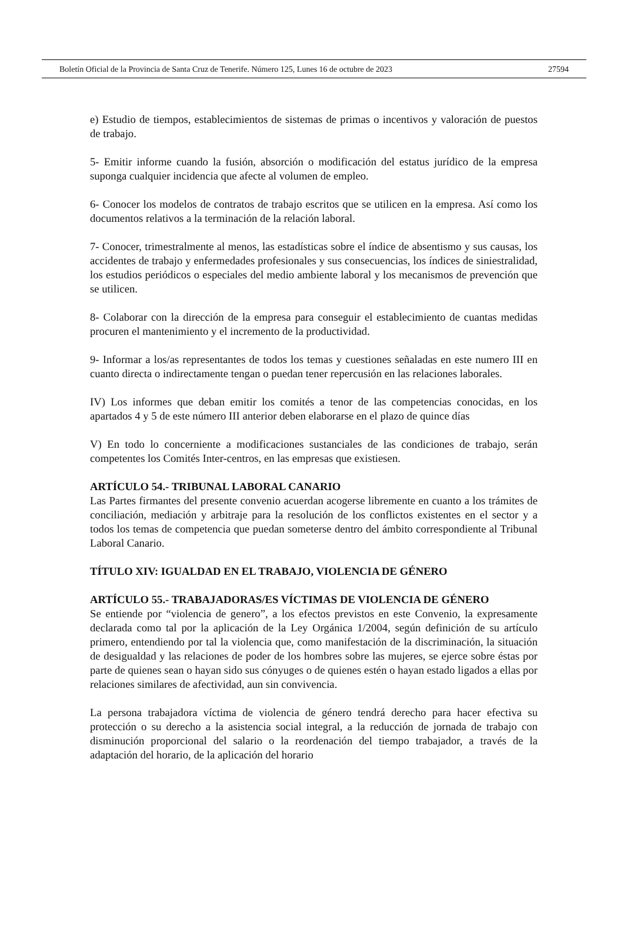Boletín Oficial de la Provincia de Santa Cruz de Tenerife. Número 125, Lunes 16 de octubre de 2023 27594
e) Estudio de tiempos, establecimientos de sistemas de primas o incentivos y valoración de puestos de trabajo.
5- Emitir informe cuando la fusión, absorción o modificación del estatus jurídico de la empresa suponga cualquier incidencia que afecte al volumen de empleo.
6- Conocer los modelos de contratos de trabajo escritos que se utilicen en la empresa. Así como los documentos relativos a la terminación de la relación laboral.
7- Conocer, trimestralmente al menos, las estadísticas sobre el índice de absentismo y sus causas, los accidentes de trabajo y enfermedades profesionales y sus consecuencias, los índices de siniestralidad, los estudios periódicos o especiales del medio ambiente laboral y los mecanismos de prevención que se utilicen.
8- Colaborar con la dirección de la empresa para conseguir el establecimiento de cuantas medidas procuren el mantenimiento y el incremento de la productividad.
9- Informar a los/as representantes de todos los temas y cuestiones señaladas en este numero III en cuanto directa o indirectamente tengan o puedan tener repercusión en las relaciones laborales.
IV) Los informes que deban emitir los comités a tenor de las competencias conocidas, en los apartados 4 y 5 de este número III anterior deben elaborarse en el plazo de quince días
V) En todo lo concerniente a modificaciones sustanciales de las condiciones de trabajo, serán competentes los Comités Inter-centros, en las empresas que existiesen.
ARTÍCULO 54.- TRIBUNAL LABORAL CANARIO
Las Partes firmantes del presente convenio acuerdan acogerse libremente en cuanto a los trámites de conciliación, mediación y arbitraje para la resolución de los conflictos existentes en el sector y a todos los temas de competencia que puedan someterse dentro del ámbito correspondiente al Tribunal Laboral Canario.
TÍTULO XIV: IGUALDAD EN EL TRABAJO, VIOLENCIA DE GÉNERO
ARTÍCULO 55.- TRABAJADORAS/ES VÍCTIMAS DE VIOLENCIA DE GÉNERO
Se entiende por “violencia de genero”, a los efectos previstos en este Convenio, la expresamente declarada como tal por la aplicación de la Ley Orgánica 1/2004, según definición de su artículo primero, entendiendo por tal la violencia que, como manifestación de la discriminación, la situación de desigualdad y las relaciones de poder de los hombres sobre las mujeres, se ejerce sobre éstas por parte de quienes sean o hayan sido sus cónyuges o de quienes estén o hayan estado ligados a ellas por relaciones similares de afectividad, aun sin convivencia.
La persona trabajadora víctima de violencia de género tendrá derecho para hacer efectiva su protección o su derecho a la asistencia social integral, a la reducción de jornada de trabajo con disminución proporcional del salario o la reordenación del tiempo trabajador, a través de la adaptación del horario, de la aplicación del horario